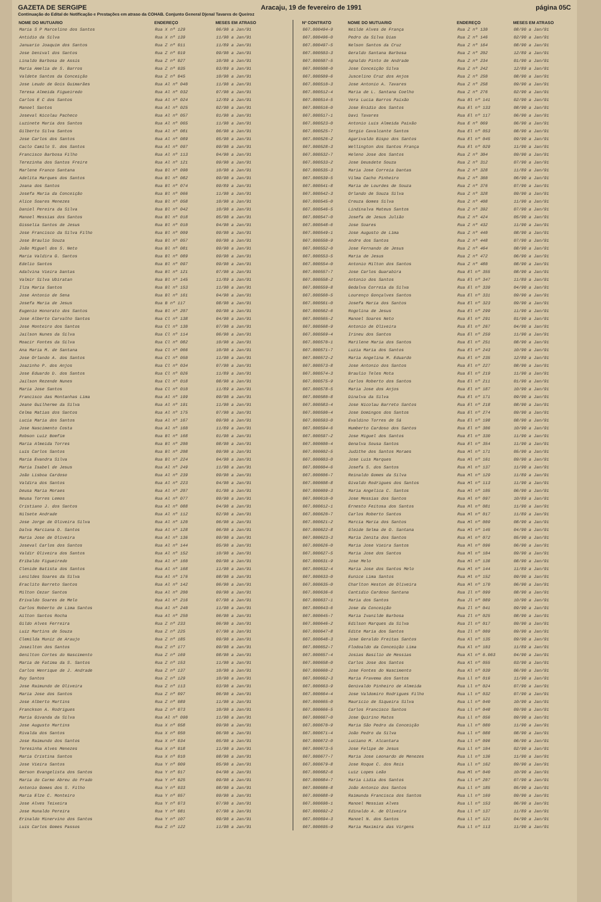GAZETA DE SERGIPE Aracaju, 19 de fevereiro de 1991 página 05C
Continuação do Edital de Notificação e Prestações em atraso da COHAB. Conjunto General Djenal Tavares de Queiroz
| NOME DO MUTUARIO | ENDEREÇO | MESES EM ATRASO |
| --- | --- | --- |
| Maria S P Marcelino dos Santos | Rua X nº 129 | 06/90 a Jan/91 |
| Antidio da Silva | Rua X nº 139 | 11/90 a Jan/91 |
| Januario Joaquim dos Santos | Rua Z nº 011 | 11/89 a Jan/91 |
| Jose Denival dos Santos | Rua Z nº 019 | 09/90 a Jan/91 |
| Linaldo Barbosa de Assis | Rua Z nº 027 | 10/90 a Jan/91 |
| Maria Amelia de S. Barros | Rua Z nº 035 | 03/89 a Jan/91 |
| Valdete Santos da Conceição | Rua Z nº 045 | 10/90 a Jan/91 |
| Jose Leudo de Gois Guimarães | Rua Al nº 040 | 11/90 a Jan/91 |
| Teresa Almeida Figueiredo | Rua Al nº 032 | 07/90 a Jan/91 |
| Carlos E C dos Santos | Rua Al nº 024 | 12/89 a Jan/91 |
| Manoel Santos | Rua Al nº 025 | 02/90 a Jan/91 |
| Joseval Nicolau Pacheco | Rua Al nº 057 | 01/90 a Jan/91 |
| Luzinete Maria dos Santos | Rua Al nº 065 | 11/90 a Jan/91 |
| Gilberto Silva Santos | Rua Al nº 081 | 06/90 a Jan/91 |
| Jose Carlos dos Santos | Rua Al nº 089 | 05/90 a Jan/91 |
| Caclo Camilo S. dos Santos | Rua Al nº 097 | 09/90 a Jan/91 |
| Francisco Barbosa Filho | Rua Al nº 113 | 04/90 a Jan/91 |
| Terezinha dos Santos Freire | Rua Al nº 121 | 09/90 a Jan/91 |
| Marlene Franco Santana | Rua Bl nº 090 | 10/90 a Jan/91 |
| Adelita Marques dos Santos | Rua Bl nº 082 | 09/90 a Jan/91 |
| Joana dos Santos | Rua Bl nº 074 | 09/89 a Jan/91 |
| Josefa Maria da Conceição | Rua Bl nº 066 | 11/90 a Jan/91 |
| Alice Soares Menezes | Rua Bl nº 058 | 10/90 a Jan/91 |
| Daniel Pereira da Silva | Rua Bl nº 042 | 10/90 a Jan/91 |
| Manoel Messias dos Santos | Rua Bl nº 018 | 05/90 a Jan/91 |
| Gisselia Santos de Jesus | Rua Bl nº 010 | 04/90 a Jan/91 |
| Jose Francisco da Silva Filho | Rua Bl nº 009 | 09/90 a Jan/91 |
| Jose Braulio Souza | Rua Bl nº 057 | 09/90 a Jan/91 |
| João Miguel dos S. Neto | Rua Bl nº 081 | 09/90 a Jan/91 |
| Maria Valdira G. Santos | Rua Bl nº 089 | 09/90 a Jan/91 |
| Edelio Santos | Rua Bl nº 097 | 09/90 a Jan/91 |
| Adalvina Vieira Dantas | Rua Bl nº 121 | 07/90 a Jan/91 |
| Valmir Silva Ubiratan | Rua Bl nº 145 | 11/89 a Jan/91 |
| Ilza Maria Santos | Rua Bl nº 153 | 11/90 a Jan/91 |
| Jose Antonio de Sena | Rua Bl nº 161 | 04/90 a Jan/91 |
| Josefa Maria de Jesus | Rua B nº 117 | 08/90 a Jan/91 |
| Eugenio Honorato dos Santos | Rua Bl nº 207 | 09/90 a Jan/91 |
| Jose Alberto Carvalho Santos | Rua Cl nº 138 | 04/90 a Jan/91 |
| Jose Monteiro dos Santos | Rua Cl nº 130 | 07/90 a Jan/91 |
| Jailson Nunes da Silva | Rua Cl nº 114 | 06/90 a Jan/91 |
| Moacir Fontes da Silva | Rua Cl nº 082 | 10/90 a Jan/91 |
| Ana Maria M. de Santana | Rua Cl nº 066 | 10/90 a Jan/91 |
| Jose Orlando A. dos Santos | Rua Cl nº 050 | 11/90 a Jan/91 |
| Joazinho P. dos Anjos | Rua Cl nº 034 | 07/90 a Jan/91 |
| Jose Eduardo D. dos Santos | Rua Cl nº 026 | 11/89 a Jan/91 |
| Jailson Rezende Nunes | Rua Cl nº 018 | 08/90 a Jan/91 |
| Maria Jose Santos | Rua Cl nº 010 | 11/89 a Jan/91 |
| Francisco das Montanhas Lima | Rua Al nº 199 | 09/90 a Jan/91 |
| Jeane Guilherme da Silva | Rua Al nº 191 | 11/90 a Jan/91 |
| Celma Matias dos Santos | Rua Al nº 175 | 07/90 a Jan/91 |
| Lucia Maria dos Santos | Rua Al nº 167 | 09/90 a Jan/91 |
| Jose Nascimento Costa | Rua Al nº 160 | 11/89 a Jan/91 |
| Robson Luiz Bomfim | Rua Bl nº 168 | 01/90 a Jan/91 |
| Maria Almeida Torres | Rua Bl nº 200 | 08/90 a Jan/91 |
| Luis Carlos Santos | Rua Bl nº 208 | 09/90 a Jan/91 |
| Maria Evandra Silva | Rua Bl nº 224 | 04/90 a Jan/91 |
| Maria Isabel de Jesus | Rua Al nº 249 | 11/90 a Jan/91 |
| João Lisboa Cardoso | Rua Al nº 239 | 09/90 a Jan/91 |
| Valdira dos Santos | Rua Al nº 223 | 04/90 a Jan/91 |
| Deusa Maria Moraes | Rua Al nº 207 | 01/90 a Jan/91 |
| Neusa Torres Lemos | Rua Al nº 077 | 09/90 a Jan/91 |
| Cristiano J. dos Santos | Rua Al nº 088 | 04/90 a Jan/91 |
| Nilsete Andrade | Rua Al nº 112 | 02/90 a Jan/91 |
| Jose Jorge de Oliveira Silva | Rua Al nº 120 | 06/90 a Jan/91 |
| Dalva Marciana O. Santos | Rua Al nº 128 | 06/90 a Jan/91 |
| Maria Jose de Oliveira | Rua Al nº 136 | 09/90 a Jan/91 |
| Joseval Carlos dos Santos | Rua Al nº 144 | 05/90 a Jan/91 |
| Valdir Oliveira dos Santos | Rua Al nº 152 | 10/90 a Jan/91 |
| Eribaldo Figueiredo | Rua Al nº 160 | 09/90 a Jan/91 |
| Clenide Batista dos Santos | Rua Al nº 168 | 11/90 a Jan/91 |
| Lenildes Soares da Silva | Rua Al nº 176 | 08/90 a Jan/91 |
| Eraclito Barreto Santos | Rua Al nº 142 | 06/90 a Jan/91 |
| Milton Cezar Santos | Rua Al nº 200 | 09/90 a Jan/91 |
| Erivaldo Soares de Melo | Rua Al nº 216 | 07/90 a Jan/91 |
| Carlos Roberto de Lima Santos | Rua Al nº 240 | 11/90 a Jan/91 |
| Ailton Santos Rocha | Rua Al nº 250 | 06/90 a Jan/91 |
| Gildo Alves Ferreira | Rua Z nº 233 | 06/90 a Jan/91 |
| Luiz Martins de Souza | Rua Z nº 225 | 07/90 a Jan/91 |
| Clemilda Muniz de Araujo | Rua Z nº 185 | 09/90 a Jan/91 |
| Joseilton dos Santos | Rua Z nº 177 | 09/90 a Jan/91 |
| Genilton Cortes do Nascimento | Rua Z nº 169 | 08/90 a Jan/91 |
| Maria de Fatima da S. Santos | Rua Z nº 153 | 11/90 a Jan/91 |
| Carlos Henrique de J. Andrade | Rua Z nº 137 | 10/90 a Jan/91 |
| Ruy Santos | Rua Z nº 129 | 10/90 a Jan/91 |
| Jose Raimundo de Oliveira | Rua Z nº 113 | 03/90 a Jan/91 |
| Maria Jose dos Santos | Rua Z nº 097 | 06/90 a Jan/91 |
| Jose Alberto Martins | Rua Z nº 089 | 11/90 a Jan/91 |
| Franckson A. Rodrigues | Rua Z nº 073 | 10/90 a Jan/91 |
| Maria Givanda da Silva | Rua Al nº 090 | 11/90 a Jan/91 |
| Jose Augusto Martins | Rua X nº 058 | 09/90 a Jan/91 |
| Rivalda dos Santos | Rua X nº 050 | 06/90 a Jan/91 |
| Jose Raimundo dos Santos | Rua X nº 034 | 05/90 a Jan/91 |
| Teresinha Alves Menezes | Rua X nº 018 | 11/90 a Jan/91 |
| Maria Cristina Santos | Rua X nº 010 | 08/90 a Jan/91 |
| Jose Vieira Santos | Rua Y nº 009 | 05/90 a Jan/91 |
| Gerson Evangelista dos Santos | Rua Y nº 017 | 04/90 a Jan/91 |
| Maria do Carmo Abreu do Prado | Rua Y nº 025 | 09/90 a Jan/91 |
| Antonio Gomes dos S. Filho | Rua Y nº 033 | 08/90 a Jan/91 |
| Maria Elze C. Monteiro | Rua Y nº 057 | 09/90 a Jan/91 |
| Jose Alves Teixeira | Rua Y nº 073 | 07/90 a Jan/91 |
| Jose Hunaldo Pereira | Rua Y nº 081 | 07/90 a Jan/91 |
| Erinaldo Minervino dos Santos | Rua Y nº 107 | 09/90 a Jan/91 |
| Luis Carlos Gomes Passos | Rua Z nº 122 | 11/90 a Jan/91 |
| Nº CONTRATO | NOME DO MUTUARIO | ENDEREÇO | MESES EM ATRASO |
| --- | --- | --- | --- |
| 067.000494-9 | Neilde Alves de França | Rua Z nº 130 | 08/90 a Jan/91 |
| 067.000496-0 | Pedro da Silva Dias | Rua Z nº 146 | 02/90 a Jan/91 |
| 067.000497-5 | Nelson Santos da Cruz | Rua Z nº 164 | 08/90 a Jan/91 |
| 067.000503-3 | Geraldo Santana Barbosa | Rua Z nº 202 | 12/89 a Jan/91 |
| 067.000507-5 | Agnaldo Pinto de Andrade | Rua Z nº 234 | 01/90 a Jan/91 |
| 067.000508-0 | Jose Conceição Silva | Rua Z nº 242 | 12/89 a Jan/91 |
| 067.000509-6 | Juscelino Cruz dos Anjos | Rua Z nº 250 | 08/90 a Jan/91 |
| 067.000510-3 | Jose Antonio A. Tavares | Rua Z nº 258 | 09/90 a Jan/91 |
| 067.000512-4 | Maria de L. Santana Coelho | Rua Z nº 276 | 02/90 a Jan/91 |
| 067.000514-5 | Vera Lucia Barros Paixão | Rua Bl nº 141 | 02/90 a Jan/91 |
| 067.000516-0 | Jose Enidio dos Santos | Rua El nº 133 | 08/90 a Jan/91 |
| 067.000517-1 | Davi Tavares | Rua El nº 117 | 06/90 a Jan/91 |
| 067.000523-0 | Antonio Luis Almeida Paixão | Rua E nº 069 | 06/90 a Jan/91 |
| 067.000525-7 | Sergio Cavalcante Santos | Rua El nº 053 | 08/90 a Jan/91 |
| 067.000526-2 | Agarivaldo Bispo dos Santos | Rua El nº 045 | 09/90 a Jan/91 |
| 067.000528-3 | Wellington dos Santos França | Rua El nº 029 | 11/90 a Jan/91 |
| 067.000532-7 | Heleno Jose dos Santos | Rua Z nº 304 | 09/90 a Jan/91 |
| 067.000533-2 | Jose Deusdete Souza | Rua Z nº 312 | 07/90 a Jan/91 |
| 067.000535-3 | Maria Jose Correia Dantas | Rua Z nº 328 | 11/89 a Jan/91 |
| 067.000539-5 | Vilma Cacho Pinheiro | Rua Z nº 360 | 06/90 a Jan/91 |
| 067.000541-8 | Maria de Lourdes de Souza | Rua Z nº 376 | 07/90 a Jan/91 |
| 067.000542-3 | Orlando de Souza Silva | Rua Z nº 328 | 09/90 a Jan/91 |
| 067.000545-0 | Creuza Gomes Silva | Rua Z nº 408 | 11/90 a Jan/91 |
| 067.000546-5 | Lindinalva Mateus Santos | Rua Z nº 392 | 07/90 a Jan/91 |
| 067.000547-0 | Josefa de Jesus Julião | Rua Z nº 424 | 05/90 a Jan/91 |
| 067.000548-6 | Jose Soares | Rua Z nº 432 | 11/90 a Jan/91 |
| 067.000549-1 | Jose Augusto de Lima | Rua Z nº 440 | 08/90 a Jan/91 |
| 067.000550-9 | Andre dos Santos | Rua Z nº 448 | 07/90 a Jan/91 |
| 067.000552-0 | Jose Fernando de Jesus | Rua Z nº 464 | 08/90 a Jan/91 |
| 067.000553-5 | Maria de Jesus | Rua Z nº 472 | 06/90 a Jan/91 |
| 067.000554-0 | Antonio Milton dos Santos | Rua Z nº 480 | 08/90 a Jan/91 |
| 067.000557-7 | Jose Carlos Guarabira | Rua El nº 355 | 08/90 a Jan/91 |
| 067.000558-2 | Antonio dos Santos | Rua El nº 347 | 11/89 a Jan/91 |
| 067.000559-8 | Gedalva Correia da Silva | Rua El nº 339 | 04/90 a Jan/91 |
| 067.000560-5 | Lourenço Gonçalves Santos | Rua El nº 331 | 09/90 a Jan/91 |
| 067.000561-0 | Josefa Maria dos Santos | Rua El nº 323 | 09/90 a Jan/91 |
| 067.000562-6 | Rogolina de Jesus | Rua El nº 299 | 11/90 a Jan/91 |
| 067.000565-2 | Manoel Soares Neto | Rua El nº 291 | 01/90 a Jan/91 |
| 067.000568-9 | Antonio de Oliveira | Rua El nº 267 | 04/90 a Jan/91 |
| 067.000569-4 | Irineu dos Santos | Rua El nº 259 | 11/90 a Jan/91 |
| 067.000570-1 | Marilene Maria dos Santos | Rua El nº 251 | 08/90 a Jan/91 |
| 067.000571-7 | Luzia Maria dos Santos | Rua El nº 243 | 10/90 a Jan/91 |
| 067.000572-2 | Maria Angelina M. Eduardo | Rua El nº 235 | 12/89 a Jan/91 |
| 067.000573-8 | Jose Antonio dos Santos | Rua El nº 227 | 08/90 a Jan/91 |
| 067.000574-3 | Braulio Teles Mota | Rua El nº 219 | 11/90 a Jan/91 |
| 067.000575-9 | Carlos Roberto dos Santos | Rua El nº 211 | 01/90 a Jan/91 |
| 067.000578-5 | Maria Jose dos Anjos | Rua El nº 187 | 10/90 a Jan/91 |
| 067.000580-8 | Dinalva da Silva | Rua El nº 171 | 09/90 a Jan/91 |
| 067.000583-4 | Jose Nicolau Barreto Santos | Rua El nº 218 | 08/90 a Jan/91 |
| 067.000590-4 | Jose Domingos dos Santos | Rua El nº 274 | 09/90 a Jan/91 |
| 067.000593-0 | Evaldino Torres de Sá | Rua El nº 198 | 08/90 a Jan/91 |
| 067.000594-6 | Humberto Cardoso dos Santos | Rua El nº 306 | 10/90 a Jan/91 |
| 067.000597-2 | Jose Miguel dos Santos | Rua El nº 330 | 11/90 a Jan/91 |
| 067.000600-4 | Genalva Sousa Santos | Rua El nº 354 | 11/90 a Jan/91 |
| 067.000602-5 | Judithe dos Santos Moraes | Rua Hl nº 171 | 05/90 a Jan/91 |
| 067.000603-0 | Jose Luis Marques | Rua Hl nº 161 | 09/90 a Jan/91 |
| 067.000604-6 | Josefa S. dos Santos | Rua Hl nº 137 | 11/90 a Jan/91 |
| 067.000606-7 | Reinaldo Gomes da Silva | Rua Hl nº 129 | 11/89 a Jan/91 |
| 067.000608-8 | Givaldo Rodrigues dos Santos | Rua Hl nº 113 | 11/90 a Jan/91 |
| 067.000609-3 | Maria Angelica C. Santos | Rua Hl nº 105 | 06/90 a Jan/91 |
| 067.000610-0 | Jose Messias dos Santos | Rua Hl nº 097 | 10/89 a Jan/91 |
| 067.000612-1 | Ernesto Feitosa dos Santos | Rua Hl nº 081 | 11/90 a Jan/91 |
| 067.000620-7 | Carlos Roberto Santos | Rua Hl nº 017 | 11/89 a Jan/91 |
| 067.000621-2 | Marcia Maria dos Santos | Rua Hl nº 009 | 08/90 a Jan/91 |
| 067.000622-8 | Gleide Selma de O. Santana | Rua Hl nº 145 | 04/90 a Jan/91 |
| 067.000623-3 | Maria Zenita dos Santos | Rua Hl nº 072 | 05/90 a Jan/91 |
| 067.000626-0 | Maria Jose Vieira Santos | Rua Hl nº 096 | 06/90 a Jan/91 |
| 067.000627-5 | Maria Jose dos Santos | Rua Hl nº 104 | 09/90 a Jan/91 |
| 067.000631-9 | Jose Melo | Rua Hl nº 136 | 08/90 a Jan/91 |
| 067.000632-4 | Maria Jose dos Santos Melo | Rua Hl nº 144 | 11/89 a Jan/91 |
| 067.000633-0 | Eunice Lima Santos | Rua Hl nº 152 | 09/90 a Jan/91 |
| 067.000635-0 | Charlton Heston de Oliveira | Rua Hl nº 170 | 06/90 a Jan/91 |
| 067.000636-6 | Cantidio Cardoso Santana | Rua Il nº 099 | 08/90 a Jan/91 |
| 067.000637-1 | Maria dos Santos | Rua Jl nº 089 | 10/90 a Jan/91 |
| 067.000643-6 | Jose da Conceição | Rua Il nº 041 | 09/90 a Jan/91 |
| 067.000645-7 | Maria Ivanilde Barbosa | Rua Il nº 025 | 08/90 a Jan/91 |
| 067.000646-2 | Edilson Marques da Silva | Rua Il nº 017 | 09/90 a Jan/91 |
| 067.000647-8 | Edite Maria dos Santos | Rua Il nº 009 | 09/90 a Jan/91 |
| 067.000648-3 | Jose Geraldo Freitas Santos | Rua Kl nº 135 | 09/90 a Jan/91 |
| 067.000652-7 | Flodoaldo da Conceição Lima | Rua Kl nº 103 | 11/89 a Jan/91 |
| 067.000657-4 | Josias Basilio de Messias | Rua Kl nº 6.063 | 04/90 a Jan/91 |
| 067.000658-0 | Carlos Jose dos Santos | Rua Kl nº 055 | 03/90 a Jan/91 |
| 067.000660-2 | Jose Fontes do Nascimento | Rua Kl nº 039 | 06/90 a Jan/91 |
| 067.000662-3 | Maria Fravema dos Santos | Rua Ll nº 016 | 11/90 a Jan/91 |
| 067.000663-9 | Genivaldo Pinheiro de Almeida | Rua Ll nº 024 | 07/90 a Jan/91 |
| 067.000664-4 | Jose Valdomiro Rodrigues Filho | Rua Ll nº 032 | 07/90 a Jan/91 |
| 067.000665-0 | Mauricio de Siqueira Silva | Rua Ll nº 040 | 10/90 a Jan/91 |
| 067.000666-5 | Carlos Francisco Santos | Rua Ll nº 048 | 09/90 a Jan/91 |
| 067.000667-0 | Jose Quirino Matos | Rua Ll nº 056 | 09/90 a Jan/91 |
| 067.000670-9 | Maria São Pedro da Conceição | Rua Ll nº 080 | 11/90 a Jan/91 |
| 067.000671-4 | João Pedro da Silva | Rua Ll nº 088 | 08/90 a Jan/91 |
| 067.000672-0 | Luciano M. Alcantara | Rua Ll nº 096 | 06/90 a Jan/91 |
| 067.000673-5 | Jose Felipe de Jesus | Rua Ll nº 104 | 02/90 a Jan/91 |
| 067.000677-7 | Maria Jose Leonardo de Menezes | Rua Ll nº 136 | 11/90 a Jan/91 |
| 067.000679-8 | Jose Roque C. dos Reis | Rua Ll nº 162 | 09/90 a Jan/91 |
| 067.000682-6 | Luiz Lopes Leão | Rua Ml nº 040 | 10/90 a Jan/91 |
| 067.000684-7 | Maria Lidia dos Santos | Rua Ll nº 207 | 07/90 a Jan/91 |
| 067.000686-8 | João Antonio dos Santos | Rua Ll nº 185 | 05/90 a Jan/91 |
| 067.000688-9 | Raimunda Francisca dos Santos | Rua Ll nº 169 | 09/90 a Jan/91 |
| 067.000690-1 | Manoel Messias Alves | Rua Ll nº 153 | 06/90 a Jan/91 |
| 067.000692-2 | Edinaldo A. de Oliveira | Rua Ll nº 137 | 11/89 a Jan/91 |
| 067.000694-3 | Manoel N. dos Santos | Rua Ll nº 121 | 04/90 a Jan/91 |
| 067.000695-9 | Maria Maximira das Virgens | Rua Ll nº 113 | 11/90 a Jan/91 |